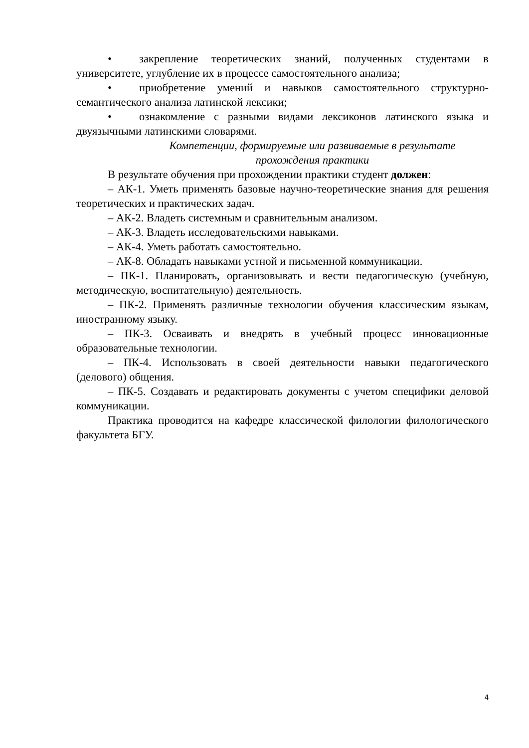• закрепление теоретических знаний, полученных студентами в университете, углубление их в процессе самостоятельного анализа;
• приобретение умений и навыков самостоятельного структурно-семантического анализа латинской лексики;
• ознакомление с разными видами лексиконов латинского языка и двуязычными латинскими словарями.
Компетенции, формируемые или развиваемые в результате прохождения практики
В результате обучения при прохождении практики студент должен:
– АК-1. Уметь применять базовые научно-теоретические знания для решения теоретических и практических задач.
– АК-2. Владеть системным и сравнительным анализом.
– АК-3. Владеть исследовательскими навыками.
– АК-4. Уметь работать самостоятельно.
– АК-8. Обладать навыками устной и письменной коммуникации.
– ПК-1. Планировать, организовывать и вести педагогическую (учебную, методическую, воспитательную) деятельность.
– ПК-2. Применять различные технологии обучения классическим языкам, иностранному языку.
– ПК-3. Осваивать и внедрять в учебный процесс инновационные образовательные технологии.
– ПК-4. Использовать в своей деятельности навыки педагогического (делового) общения.
– ПК-5. Создавать и редактировать документы с учетом специфики деловой коммуникации.
Практика проводится на кафедре классической филологии филологического факультета БГУ.
4